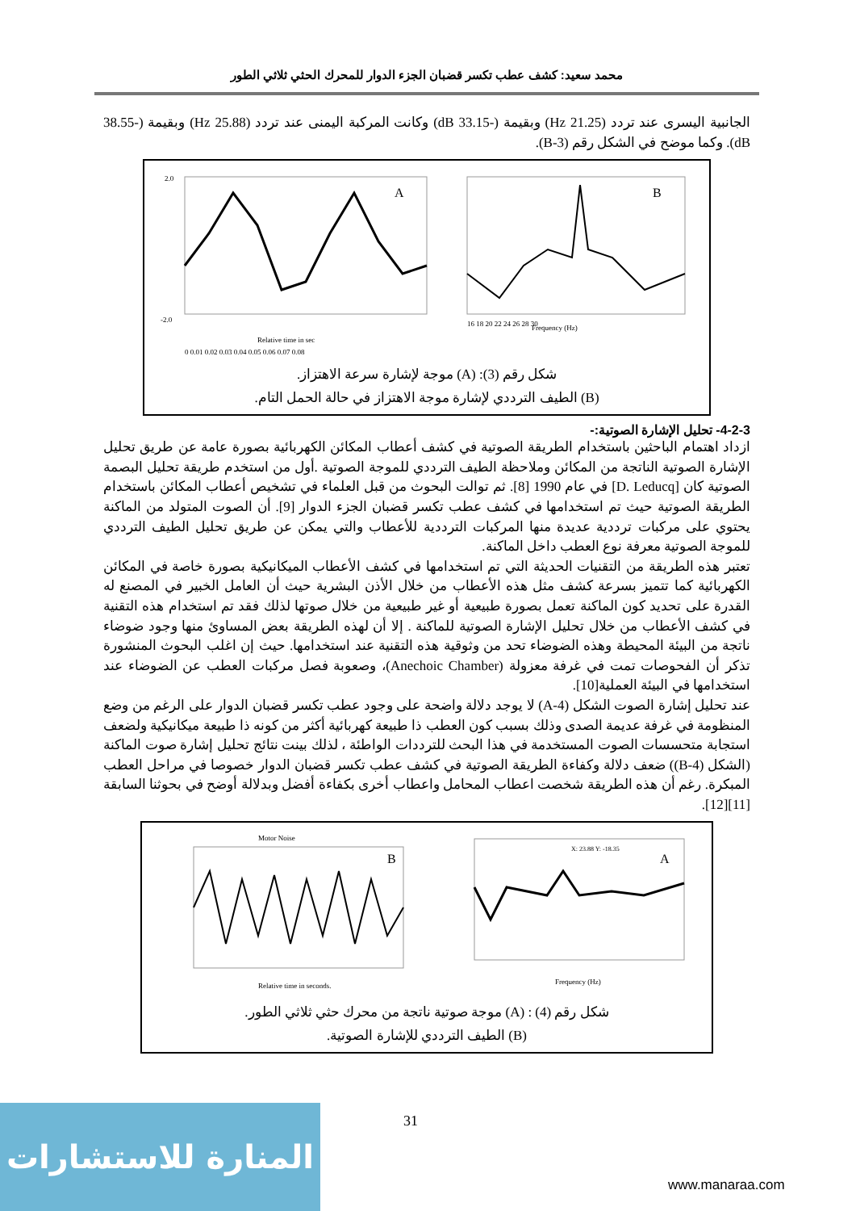محمد سعيد: كشف عطب تكسر قضبان الجزء الدوار للمحرك الحثي ثلاثي الطور
الجانبية اليسرى عند تردد (21.25 Hz) وبقيمة (-33.15 dB) وكانت المركبة اليمنى عند تردد (25.88 Hz) وبقيمة (-38.55 dB). وكما موضح في الشكل رقم (3-B).
A
2.0
-2.0
0 0.01 0.02 0.03 0.04 0.05 0.06 0.07 0.08
Relative time in sec
B
Frequency (Hz)
16 18 20 22 24 26 28 30
شكل رقم (3): (A) موجة لإشارة سرعة الاهتزاز.
(B) الطيف الترددي لإشارة موجة الاهتزاز في حالة الحمل التام.
4-2-3- تحليل الإشارة الصوتية:-
ازداد اهتمام الباحثين باستخدام الطريقة الصوتية في كشف أعطاب المكائن الكهربائية بصورة عامة عن طريق تحليل الإشارة الصوتية الناتجة من المكائن وملاحظة الطيف الترددي للموجة الصوتية .أول من استخدم طريقة تحليل البصمة الصوتية كان [D. Leducq] في عام 1990 [8]. ثم توالت البحوث من قبل العلماء في تشخيص أعطاب المكائن باستخدام الطريقة الصوتية حيث تم استخدامها في كشف عطب تكسر قضبان الجزء الدوار [9]. أن الصوت المتولد من الماكنة يحتوي على مركبات ترددية عديدة منها المركبات الترددية للأعطاب والتي يمكن عن طريق تحليل الطيف الترددي للموجة الصوتية معرفة نوع العطب داخل الماكنة.
تعتبر هذه الطريقة من التقنيات الحديثة التي تم استخدامها في كشف الأعطاب الميكانيكية بصورة خاصة في المكائن الكهربائية كما تتميز بسرعة كشف مثل هذه الأعطاب من خلال الأذن البشرية حيث أن العامل الخبير في المصنع له القدرة على تحديد كون الماكنة تعمل بصورة طبيعية أو غير طبيعية من خلال صوتها لذلك فقد تم استخدام هذه التقنية في كشف الأعطاب من خلال تحليل الإشارة الصوتية للماكنة . إلا أن لهذه الطريقة بعض المساوئ منها وجود ضوضاء ناتجة من البيئة المحيطة وهذه الضوضاء تحد من وثوقية هذه التقنية عند استخدامها. حيث إن اغلب البحوث المنشورة تذكر أن الفحوصات تمت في غرفة معزولة (Anechoic Chamber)، وصعوبة فصل مركبات العطب عن الضوضاء عند استخدامها في البيئة العملية[10].
عند تحليل إشارة الصوت الشكل (4-A) لا يوجد دلالة واضحة على وجود عطب تكسر قضبان الدوار على الرغم من وضع المنظومة في غرفة عديمة الصدى وذلك بسبب كون العطب ذا طبيعة كهربائية أكثر من كونه ذا طبيعة ميكانيكية ولضعف استجابة متحسسات الصوت المستخدمة في هذا البحث للترددات الواطئة ، لذلك بينت نتائج تحليل إشارة صوت الماكنة (الشكل (4-B)) ضعف دلالة وكفاءة الطريقة الصوتية في كشف عطب تكسر قضبان الدوار خصوصا في مراحل العطب المبكرة. رغم أن هذه الطريقة شخصت اعطاب المحامل واعطاب أخرى بكفاءة أفضل وبدلالة أوضح في بحوثنا السابقة [11][12].
Motor Noise
B
Relative time in seconds.
X: 23.88 Y: -18.35
A
Frequency (Hz)
شكل رقم (4) : (A) موجة صوتية ناتجة من محرك حثي ثلاثي الطور.
(B) الطيف الترددي للإشارة الصوتية.
31
المنارة للاستشارات
www.manaraa.com